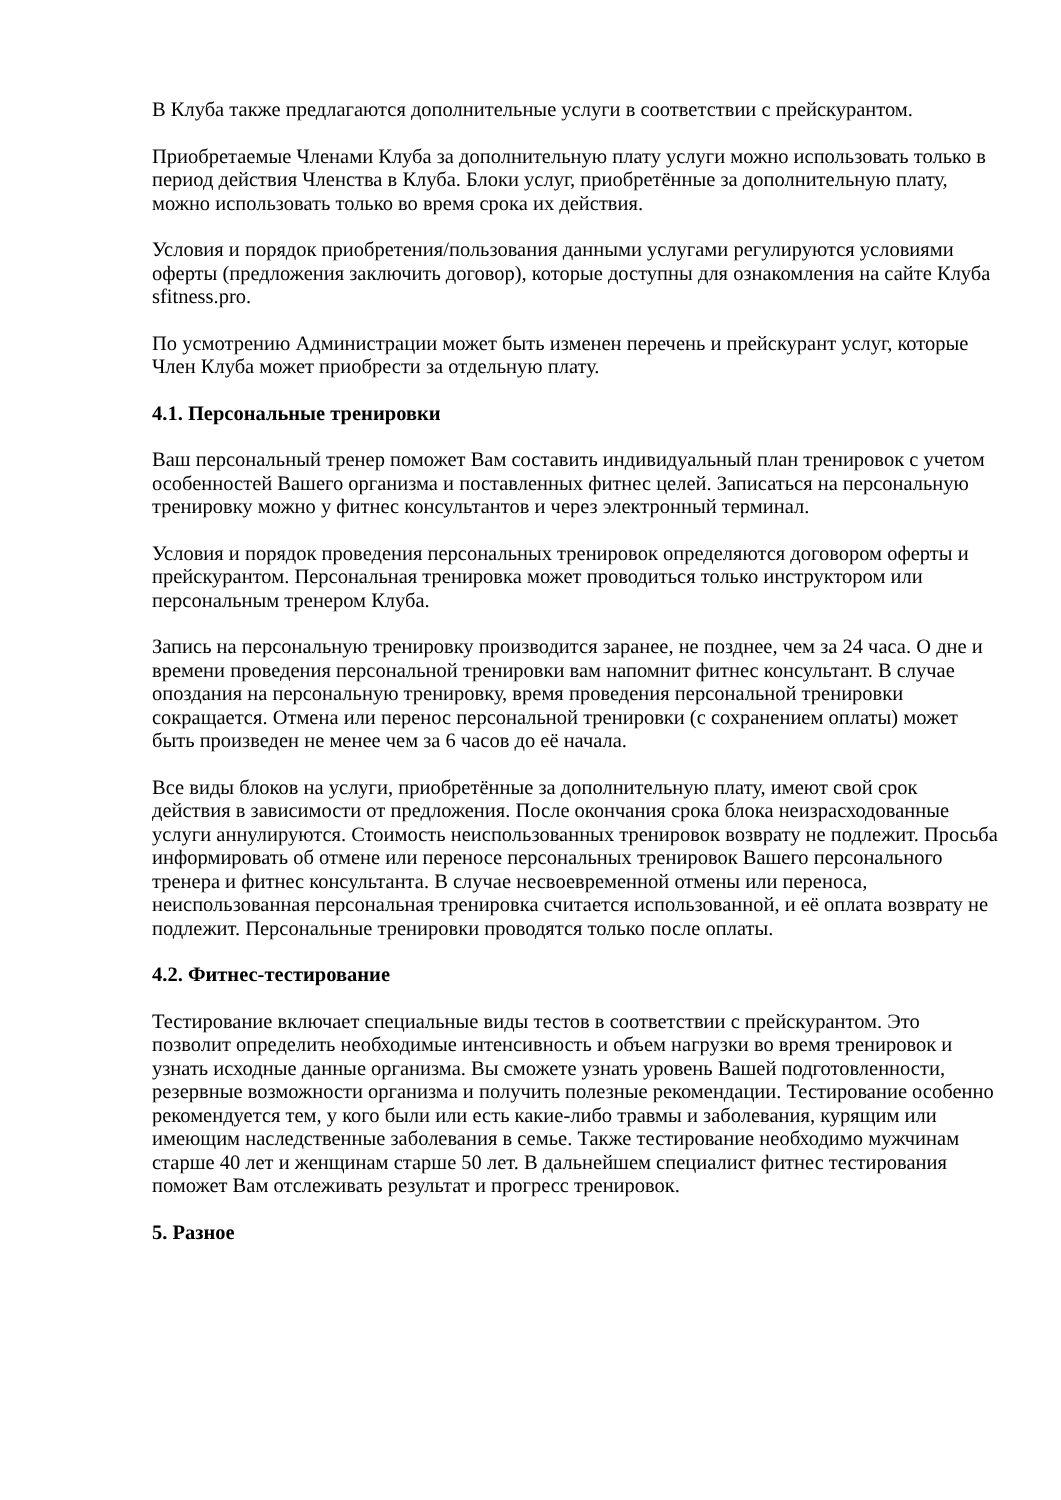В Клуба также предлагаются дополнительные услуги в соответствии с прейскурантом.
Приобретаемые Членами Клуба за дополнительную плату услуги можно использовать только в период действия Членства в Клуба. Блоки услуг, приобретённые за дополнительную плату, можно использовать только во время срока их действия.
Условия и порядок приобретения/пользования данными услугами регулируются условиями оферты (предложения заключить договор), которые доступны для ознакомления на сайте Клуба sfitness.pro.
По усмотрению Администрации может быть изменен перечень и прейскурант услуг, которые Член Клуба может приобрести за отдельную плату.
4.1. Персональные тренировки
Ваш персональный тренер поможет Вам составить индивидуальный план тренировок с учетом особенностей Вашего организма и поставленных фитнес целей. Записаться на персональную тренировку можно у фитнес консультантов и через электронный терминал.
Условия и порядок проведения персональных тренировок определяются договором оферты и прейскурантом. Персональная тренировка может проводиться только инструктором или персональным тренером Клуба.
Запись на персональную тренировку производится заранее, не позднее, чем за 24 часа. О дне и времени проведения персональной тренировки вам напомнит фитнес консультант. В случае опоздания на персональную тренировку, время проведения персональной тренировки сокращается. Отмена или перенос персональной тренировки (с сохранением оплаты) может быть произведен не менее чем за 6 часов до её начала.
Все виды блоков на услуги, приобретённые за дополнительную плату, имеют свой срок действия в зависимости от предложения. После окончания срока блока неизрасходованные услуги аннулируются. Стоимость неиспользованных тренировок возврату не подлежит. Просьба информировать об отмене или переносе персональных тренировок Вашего персонального тренера и фитнес консультанта. В случае несвоевременной отмены или переноса, неиспользованная персональная тренировка считается использованной, и её оплата возврату не подлежит. Персональные тренировки проводятся только после оплаты.
4.2. Фитнес-тестирование
Тестирование включает специальные виды тестов в соответствии с прейскурантом. Это позволит определить необходимые интенсивность и объем нагрузки во время тренировок и узнать исходные данные организма. Вы сможете узнать уровень Вашей подготовленности, резервные возможности организма и получить полезные рекомендации. Тестирование особенно рекомендуется тем, у кого были или есть какие-либо травмы и заболевания, курящим или имеющим наследственные заболевания в семье. Также тестирование необходимо мужчинам старше 40 лет и женщинам старше 50 лет. В дальнейшем специалист фитнес тестирования поможет Вам отслеживать результат и прогресс тренировок.
5. Разное